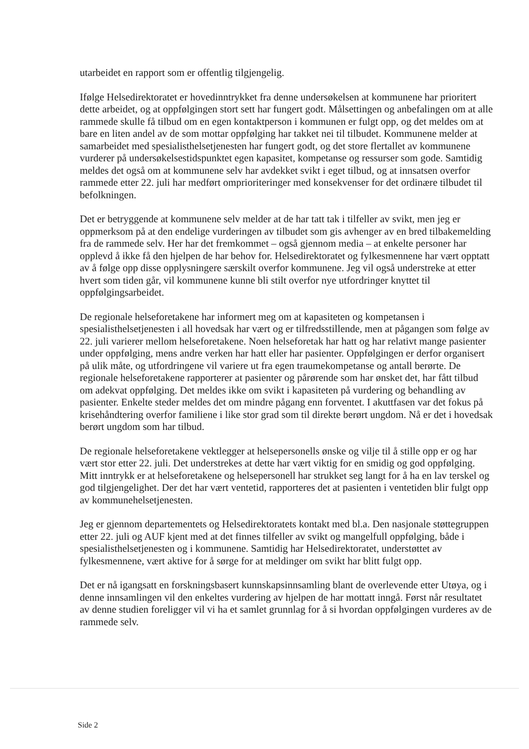utarbeidet en rapport som er offentlig tilgjengelig.
Ifølge Helsedirektoratet er hovedinntrykket fra denne undersøkelsen at kommunene har prioritert dette arbeidet, og at oppfølgingen stort sett har fungert godt. Målsettingen og anbefalingen om at alle rammede skulle få tilbud om en egen kontaktperson i kommunen er fulgt opp, og det meldes om at bare en liten andel av de som mottar oppfølging har takket nei til tilbudet. Kommunene melder at samarbeidet med spesialisthelsetjenesten har fungert godt, og det store flertallet av kommunene vurderer på undersøkelsestidspunktet egen kapasitet, kompetanse og ressurser som gode. Samtidig meldes det også om at kommunene selv har avdekket svikt i eget tilbud, og at innsatsen overfor rammede etter 22. juli har medført omprioriteringer med konsekvenser for det ordinære tilbudet til befolkningen.
Det er betryggende at kommunene selv melder at de har tatt tak i tilfeller av svikt, men jeg er oppmerksom på at den endelige vurderingen av tilbudet som gis avhenger av en bred tilbakemelding fra de rammede selv. Her har det fremkommet – også gjennom media – at enkelte personer har opplevd å ikke få den hjelpen de har behov for. Helsedirektoratet og fylkesmennene har vært opptatt av å følge opp disse opplysningere særskilt overfor kommunene. Jeg vil også understreke at etter hvert som tiden går, vil kommunene kunne bli stilt overfor nye utfordringer knyttet til oppfølgingsarbeidet.
De regionale helseforetakene har informert meg om at kapasiteten og kompetansen i spesialisthelsetjenesten i all hovedsak har vært og er tilfredsstillende, men at pågangen som følge av 22. juli varierer mellom helseforetakene. Noen helseforetak har hatt og har relativt mange pasienter under oppfølging, mens andre verken har hatt eller har pasienter. Oppfølgingen er derfor organisert på ulik måte, og utfordringene vil variere ut fra egen traumekompetanse og antall berørte. De regionale helseforetakene rapporterer at pasienter og pårørende som har ønsket det, har fått tilbud om adekvat oppfølging. Det meldes ikke om svikt i kapasiteten på vurdering og behandling av pasienter. Enkelte steder meldes det om mindre pågang enn forventet. I akuttfasen var det fokus på krisehåndtering overfor familiene i like stor grad som til direkte berørt ungdom. Nå er det i hovedsak berørt ungdom som har tilbud.
De regionale helseforetakene vektlegger at helsepersonells ønske og vilje til å stille opp er og har vært stor etter 22. juli. Det understrekes at dette har vært viktig for en smidig og god oppfølging. Mitt inntrykk er at helseforetakene og helsepersonell har strukket seg langt for å ha en lav terskel og god tilgjengelighet. Der det har vært ventetid, rapporteres det at pasienten i ventetiden blir fulgt opp av kommunehelsetjenesten.
Jeg er gjennom departementets og Helsedirektoratets kontakt med bl.a. Den nasjonale støttegruppen etter 22. juli og AUF kjent med at det finnes tilfeller av svikt og mangelfull oppfølging, både i spesialisthelsetjenesten og i kommunene. Samtidig har Helsedirektoratet, understøttet av fylkesmennene, vært aktive for å sørge for at meldinger om svikt har blitt fulgt opp.
Det er nå igangsatt en forskningsbasert kunnskapsinnsamling blant de overlevende etter Utøya, og i denne innsamlingen vil den enkeltes vurdering av hjelpen de har mottatt inngå. Først når resultatet av denne studien foreligger vil vi ha et samlet grunnlag for å si hvordan oppfølgingen vurderes av de rammede selv.
Side 2